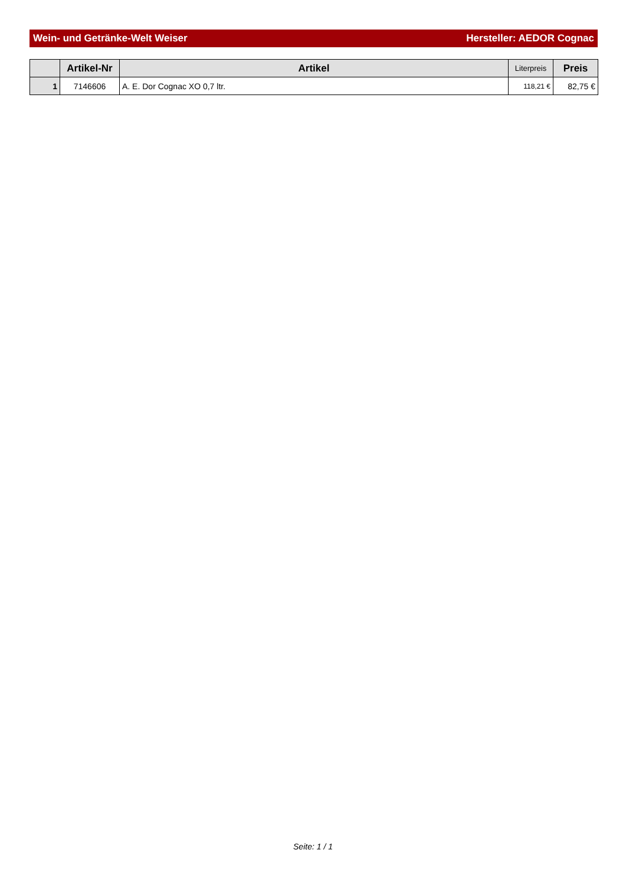Wein- und Getränke-Welt Weiser Hersteller: AEDOR Cognac
| | Artikel-Nr | Artikel | Literpreis | Preis |
| --- | --- | --- | --- | --- |
| 1 | 7146606 | A. E. Dor Cognac XO 0,7 ltr. | 118,21 € | 82,75 € |
Seite: 1 / 1